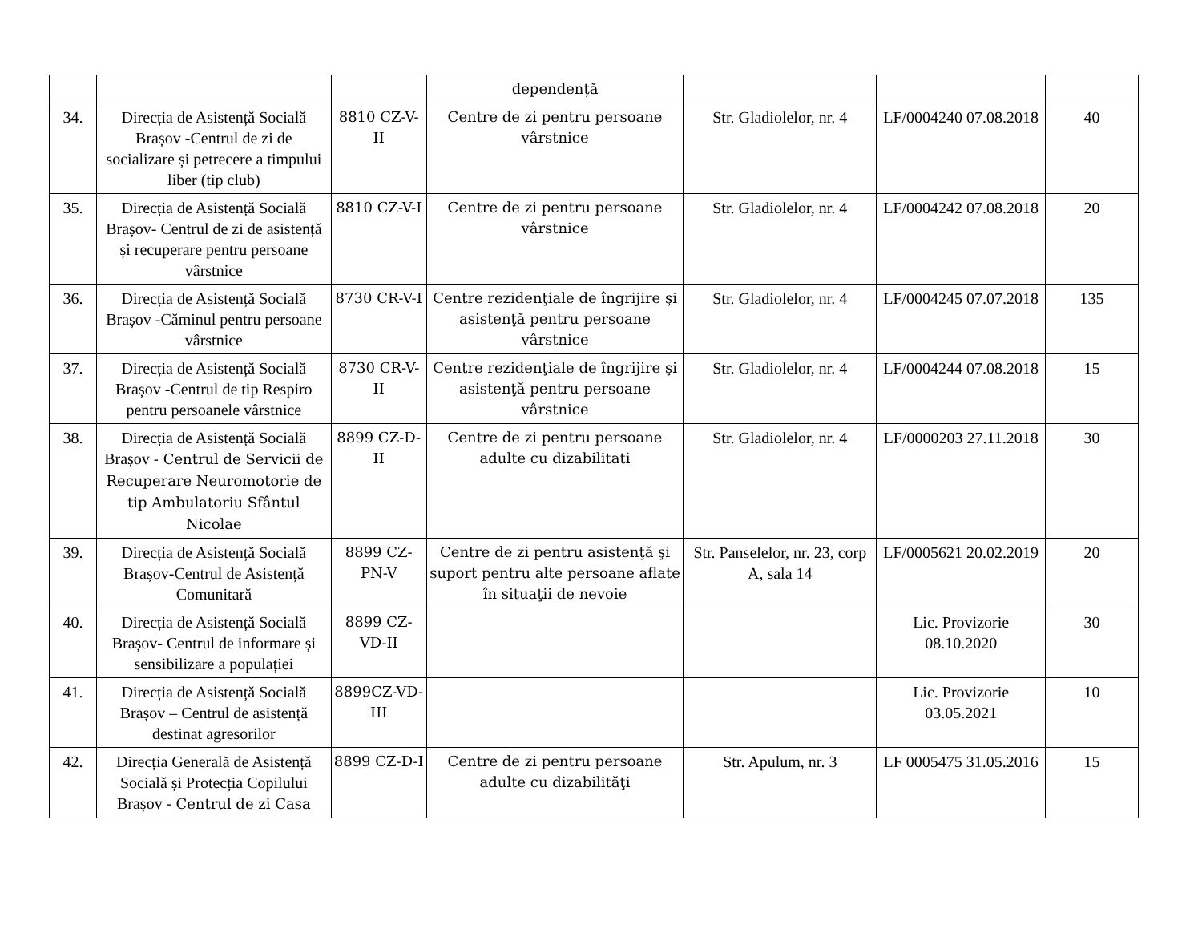| | | | dependență | | | |
| 34. | Direcția de Asistență Socială Brașov -Centrul de zi de socializare și petrecere a timpului liber (tip club) | 8810 CZ-V-II | Centre de zi pentru persoane vârstnice | Str. Gladiolelor, nr. 4 | LF/0004240 07.08.2018 | 40 |
| 35. | Direcția de Asistență Socială Brașov- Centrul de zi de asistență și recuperare pentru persoane vârstnice | 8810 CZ-V-I | Centre de zi pentru persoane vârstnice | Str. Gladiolelor, nr. 4 | LF/0004242 07.08.2018 | 20 |
| 36. | Direcția de Asistență Socială Brașov -Căminul pentru persoane vârstnice | 8730 CR-V-I | Centre rezidenţiale de îngrijire şi asistenţă pentru persoane vârstnice | Str. Gladiolelor, nr. 4 | LF/0004245 07.07.2018 | 135 |
| 37. | Direcția de Asistență Socială Brașov -Centrul de tip Respiro pentru persoanele vârstnice | 8730 CR-V-II | Centre rezidenţiale de îngrijire şi asistenţă pentru persoane vârstnice | Str. Gladiolelor, nr. 4 | LF/0004244 07.08.2018 | 15 |
| 38. | Direcția de Asistență Socială Brașov - Centrul de Servicii de Recuperare Neuromotorie de tip Ambulatoriu Sfântul Nicolae | 8899 CZ-D-II | Centre de zi pentru persoane adulte cu dizabilitati | Str. Gladiolelor, nr. 4 | LF/0000203 27.11.2018 | 30 |
| 39. | Direcția de Asistență Socială Brașov-Centrul de Asistență Comunitară | 8899 CZ-PN-V | Centre de zi pentru asistenţă şi suport pentru alte persoane aflate în situaţii de nevoie | Str. Panselelor, nr. 23, corp A, sala 14 | LF/0005621 20.02.2019 | 20 |
| 40. | Direcția de Asistență Socială Brașov- Centrul de informare și sensibilizare a populației | 8899 CZ-VD-II | | | Lic. Provizorie 08.10.2020 | 30 |
| 41. | Direcția de Asistență Socială Brașov – Centrul de asistență destinat agresorilor | 8899CZ-VD-III | | | Lic. Provizorie 03.05.2021 | 10 |
| 42. | Direcția Generală de Asistență Socială și Protecția Copilului Brașov - Centrul de zi Casa | 8899 CZ-D-I | Centre de zi pentru persoane adulte cu dizabilităţi | Str. Apulum, nr. 3 | LF 0005475 31.05.2016 | 15 |